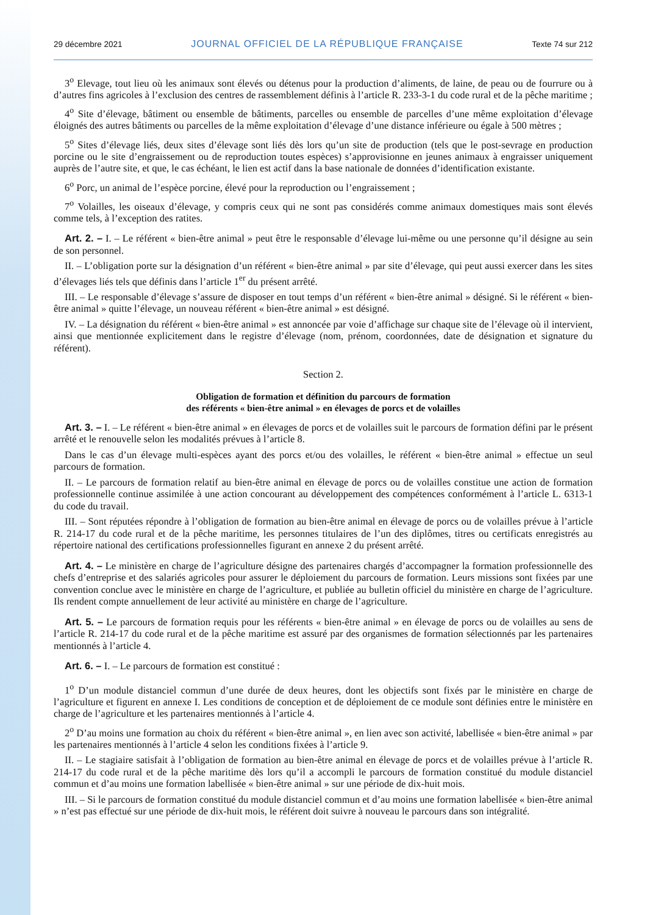29 décembre 2021 JOURNAL OFFICIEL DE LA RÉPUBLIQUE FRANÇAISE Texte 74 sur 212
3<sup>o</sup> Elevage, tout lieu où les animaux sont élevés ou détenus pour la production d’aliments, de laine, de peau ou de fourrure ou à d’autres fins agricoles à l’exclusion des centres de rassemblement définis à l’article R. 233-3-1 du code rural et de la pêche maritime ;
4<sup>o</sup> Site d’élevage, bâtiment ou ensemble de bâtiments, parcelles ou ensemble de parcelles d’une même exploitation d’élevage éloignés des autres bâtiments ou parcelles de la même exploitation d’élevage d’une distance inférieure ou égale à 500 mètres ;
5<sup>o</sup> Sites d’élevage liés, deux sites d’élevage sont liés dès lors qu’un site de production (tels que le post-sevrage en production porcine ou le site d’engraissement ou de reproduction toutes espèces) s’approvisionne en jeunes animaux à engraisser uniquement auprès de l’autre site, et que, le cas échéant, le lien est actif dans la base nationale de données d’identification existante.
6<sup>o</sup> Porc, un animal de l’espèce porcine, élevé pour la reproduction ou l’engraissement ;
7<sup>o</sup> Volailles, les oiseaux d’élevage, y compris ceux qui ne sont pas considérés comme animaux domestiques mais sont élevés comme tels, à l’exception des ratites.
Art. 2. – I. – Le référent « bien-être animal » peut être le responsable d’élevage lui-même ou une personne qu’il désigne au sein de son personnel.
II. – L’obligation porte sur la désignation d’un référent « bien-être animal » par site d’élevage, qui peut aussi exercer dans les sites d’élevages liés tels que définis dans l’article 1<sup>er</sup> du présent arrêté.
III. – Le responsable d’élevage s’assure de disposer en tout temps d’un référent « bien-être animal » désigné. Si le référent « bien-être animal » quitte l’élevage, un nouveau référent « bien-être animal » est désigné.
IV. – La désignation du référent « bien-être animal » est annoncée par voie d’affichage sur chaque site de l’élevage où il intervient, ainsi que mentionnée explicitement dans le registre d’élevage (nom, prénom, coordonnées, date de désignation et signature du référent).
Section 2.
Obligation de formation et définition du parcours de formation
des référents « bien-être animal » en élevages de porcs et de volailles
Art. 3. – I. – Le référent « bien-être animal » en élevages de porcs et de volailles suit le parcours de formation défini par le présent arrêté et le renouvelle selon les modalités prévues à l’article 8.
Dans le cas d’un élevage multi-espèces ayant des porcs et/ou des volailles, le référent « bien-être animal » effectue un seul parcours de formation.
II. – Le parcours de formation relatif au bien-être animal en élevage de porcs ou de volailles constitue une action de formation professionnelle continue assimilée à une action concourant au développement des compétences conformément à l’article L. 6313-1 du code du travail.
III. – Sont réputées répondre à l’obligation de formation au bien-être animal en élevage de porcs ou de volailles prévue à l’article R. 214-17 du code rural et de la pêche maritime, les personnes titulaires de l’un des diplômes, titres ou certificats enregistrés au répertoire national des certifications professionnelles figurant en annexe 2 du présent arrêté.
Art. 4. – Le ministère en charge de l’agriculture désigne des partenaires chargés d’accompagner la formation professionnelle des chefs d’entreprise et des salariés agricoles pour assurer le déploiement du parcours de formation. Leurs missions sont fixées par une convention conclue avec le ministère en charge de l’agriculture, et publiée au bulletin officiel du ministère en charge de l’agriculture. Ils rendent compte annuellement de leur activité au ministère en charge de l’agriculture.
Art. 5. – Le parcours de formation requis pour les référents « bien-être animal » en élevage de porcs ou de volailles au sens de l’article R. 214-17 du code rural et de la pêche maritime est assuré par des organismes de formation sélectionnés par les partenaires mentionnés à l’article 4.
Art. 6. – I. – Le parcours de formation est constitué :
1<sup>o</sup> D’un module distanciel commun d’une durée de deux heures, dont les objectifs sont fixés par le ministère en charge de l’agriculture et figurent en annexe I. Les conditions de conception et de déploiement de ce module sont définies entre le ministère en charge de l’agriculture et les partenaires mentionnés à l’article 4.
2<sup>o</sup> D’au moins une formation au choix du référent « bien-être animal », en lien avec son activité, labellisée « bien-être animal » par les partenaires mentionnés à l’article 4 selon les conditions fixées à l’article 9.
II. – Le stagiaire satisfait à l’obligation de formation au bien-être animal en élevage de porcs et de volailles prévue à l’article R. 214-17 du code rural et de la pêche maritime dès lors qu’il a accompli le parcours de formation constitué du module distanciel commun et d’au moins une formation labellisée « bien-être animal » sur une période de dix-huit mois.
III. – Si le parcours de formation constitué du module distanciel commun et d’au moins une formation labellisée « bien-être animal » n’est pas effectué sur une période de dix-huit mois, le référent doit suivre à nouveau le parcours dans son intégralité.